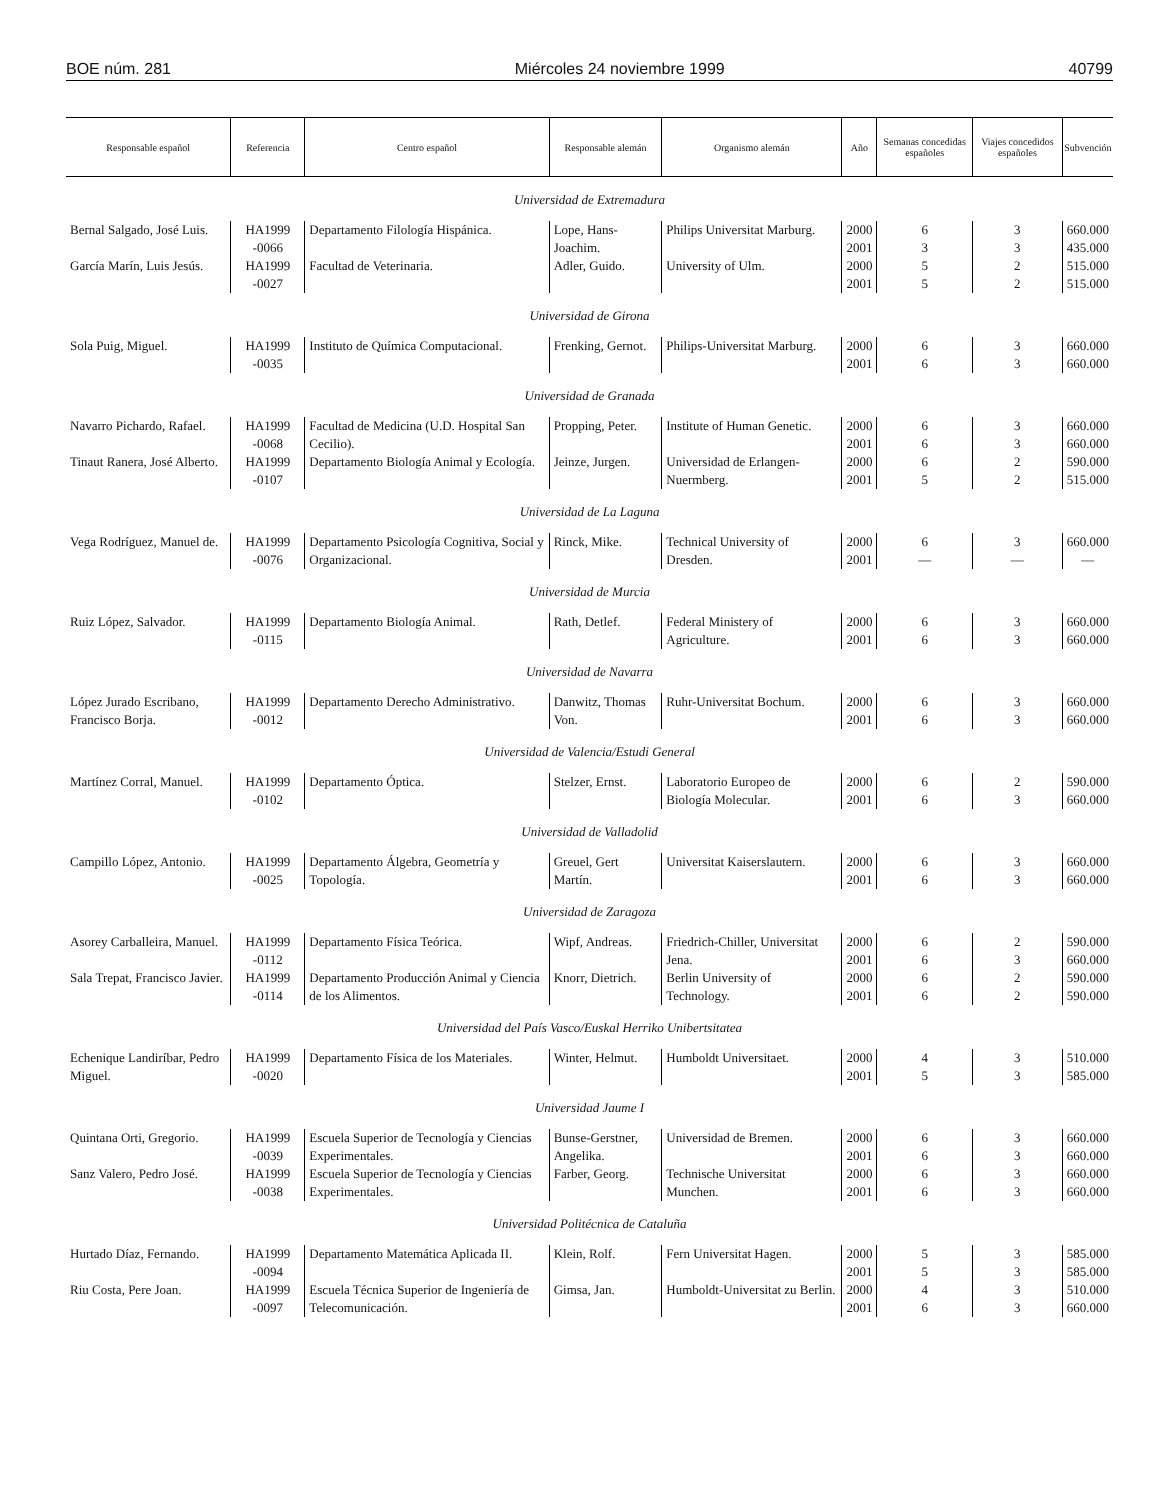BOE núm. 281 Miércoles 24 noviembre 1999 40799
| Responsable español | Referencia | Centro español | Responsable alemán | Organismo alemán | Año | Semanas concedidas españoles | Viajes concedidos españoles | Subvención |
| --- | --- | --- | --- | --- | --- | --- | --- | --- |
| Universidad de Extremadura | | | | | | | | |
| Bernal Salgado, José Luis. | HA1999 -0066 | Departamento Filología Hispánica. | Lope, Hans-Joachim. | Philips Universitat Marburg. | 2000 2001 | 6 3 | 3 3 | 660.000 435.000 |
| García Marín, Luis Jesús. | HA1999 -0027 | Facultad de Veterinaria. | Adler, Guido. | University of Ulm. | 2000 2001 | 5 5 | 2 2 | 515.000 515.000 |
| Universidad de Girona | | | | | | | | |
| Sola Puig, Miguel. | HA1999 -0035 | Instituto de Química Computacional. | Frenking, Gernot. | Philips-Universitat Marburg. | 2000 2001 | 6 6 | 3 3 | 660.000 660.000 |
| Universidad de Granada | | | | | | | | |
| Navarro Pichardo, Rafael. | HA1999 -0068 | Facultad de Medicina (U.D. Hospital San Cecilio). | Propping, Peter. | Institute of Human Genetic. | 2000 2001 | 6 6 | 3 3 | 660.000 660.000 |
| Tinaut Ranera, José Alberto. | HA1999 -0107 | Departamento Biología Animal y Ecología. | Jeinze, Jurgen. | Universidad de Erlangen-Nuermberg. | 2000 2001 | 6 5 | 2 2 | 590.000 515.000 |
| Universidad de La Laguna | | | | | | | | |
| Vega Rodríguez, Manuel de. | HA1999 -0076 | Departamento Psicología Cognitiva, Social y Organizacional. | Rinck, Mike. | Technical University of Dresden. | 2000 2001 | 6 — | 3 — | 660.000 — |
| Universidad de Murcia | | | | | | | | |
| Ruiz López, Salvador. | HA1999 -0115 | Departamento Biología Animal. | Rath, Detlef. | Federal Ministery of Agriculture. | 2000 2001 | 6 6 | 3 3 | 660.000 660.000 |
| Universidad de Navarra | | | | | | | | |
| López Jurado Escribano, Francisco Borja. | HA1999 -0012 | Departamento Derecho Administrativo. | Danwitz, Thomas Von. | Ruhr-Universitat Bochum. | 2000 2001 | 6 6 | 3 3 | 660.000 660.000 |
| Universidad de Valencia/Estudi General | | | | | | | | |
| Martínez Corral, Manuel. | HA1999 -0102 | Departamento Óptica. | Stelzer, Ernst. | Laboratorio Europeo de Biología Molecular. | 2000 2001 | 6 6 | 2 3 | 590.000 660.000 |
| Universidad de Valladolid | | | | | | | | |
| Campillo López, Antonio. | HA1999 -0025 | Departamento Álgebra, Geometría y Topología. | Greuel, Gert Martín. | Universitat Kaiserslautern. | 2000 2001 | 6 6 | 3 3 | 660.000 660.000 |
| Universidad de Zaragoza | | | | | | | | |
| Asorey Carballeira, Manuel. | HA1999 -0112 | Departamento Física Teórica. | Wipf, Andreas. | Friedrich-Chiller, Universitat Jena. | 2000 2001 | 6 6 | 2 3 | 590.000 660.000 |
| Sala Trepat, Francisco Javier. | HA1999 -0114 | Departamento Producción Animal y Ciencia de los Alimentos. | Knorr, Dietrich. | Berlin University of Technology. | 2000 2001 | 6 6 | 2 2 | 590.000 590.000 |
| Universidad del País Vasco/Euskal Herriko Unibertsitatea | | | | | | | | |
| Echenique Landiríbar, Pedro Miguel. | HA1999 -0020 | Departamento Física de los Materiales. | Winter, Helmut. | Humboldt Universitaet. | 2000 2001 | 4 5 | 3 3 | 510.000 585.000 |
| Universidad Jaume I | | | | | | | | |
| Quintana Orti, Gregorio. | HA1999 -0039 | Escuela Superior de Tecnología y Ciencias Experimentales. | Bunse-Gerstner, Angelika. | Universidad de Bremen. | 2000 2001 | 6 6 | 3 3 | 660.000 660.000 |
| Sanz Valero, Pedro José. | HA1999 -0038 | Escuela Superior de Tecnología y Ciencias Experimentales. | Farber, Georg. | Technische Universitat Munchen. | 2000 2001 | 6 6 | 3 3 | 660.000 660.000 |
| Universidad Politécnica de Cataluña | | | | | | | | |
| Hurtado Díaz, Fernando. | HA1999 -0094 | Departamento Matemática Aplicada II. | Klein, Rolf. | Fern Universitat Hagen. | 2000 2001 | 5 5 | 3 3 | 585.000 585.000 |
| Riu Costa, Pere Joan. | HA1999 -0097 | Escuela Técnica Superior de Ingeniería de Telecomunicación. | Gimsa, Jan. | Humboldt-Universitat zu Berlin. | 2000 2001 | 4 6 | 3 3 | 510.000 660.000 |